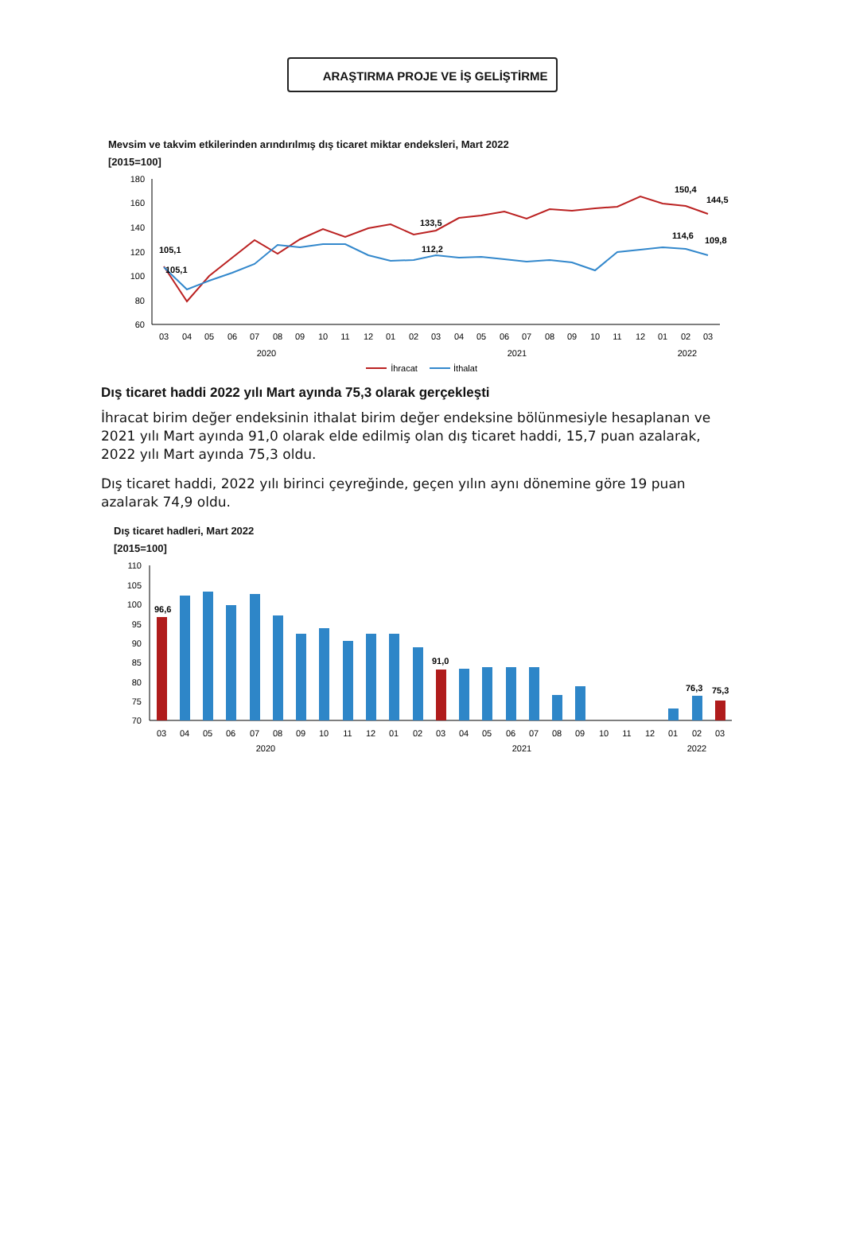ARAŞTIRMA PROJE VE İŞ GELİŞTİRME
Mevsim ve takvim etkilerinden arındırılmış dış ticaret miktar endeksleri, Mart 2022
[2015=100]
180
160
140
120
100
80
60
105,1
105,1
133,5
112,2
150,4
144,5
114,6
109,8
03
04
05
06
07
08
09
10
11
12
01
02
03
04
05
06
07
08
09
10
11
12
01
02
03
2020
2021
2022
İhracat
İthalat
Dış ticaret haddi 2022 yılı Mart ayında 75,3 olarak gerçekleşti
İhracat birim değer endeksinin ithalat birim değer endeksine bölünmesiyle hesaplanan ve 2021 yılı Mart ayında 91,0 olarak elde edilmiş olan dış ticaret haddi, 15,7 puan azalarak, 2022 yılı Mart ayında 75,3 oldu.
Dış ticaret haddi, 2022 yılı birinci çeyreğinde, geçen yılın aynı dönemine göre 19 puan azalarak 74,9 oldu.
Dış ticaret hadleri, Mart 2022
[2015=100]
110
105
100
95
90
85
80
75
70
96,6
91,0
76,3
75,3
03
04
05
06
07
08
09
10
11
12
01
02
03
04
05
06
07
08
09
10
11
12
01
02
03
2020
2021
2022